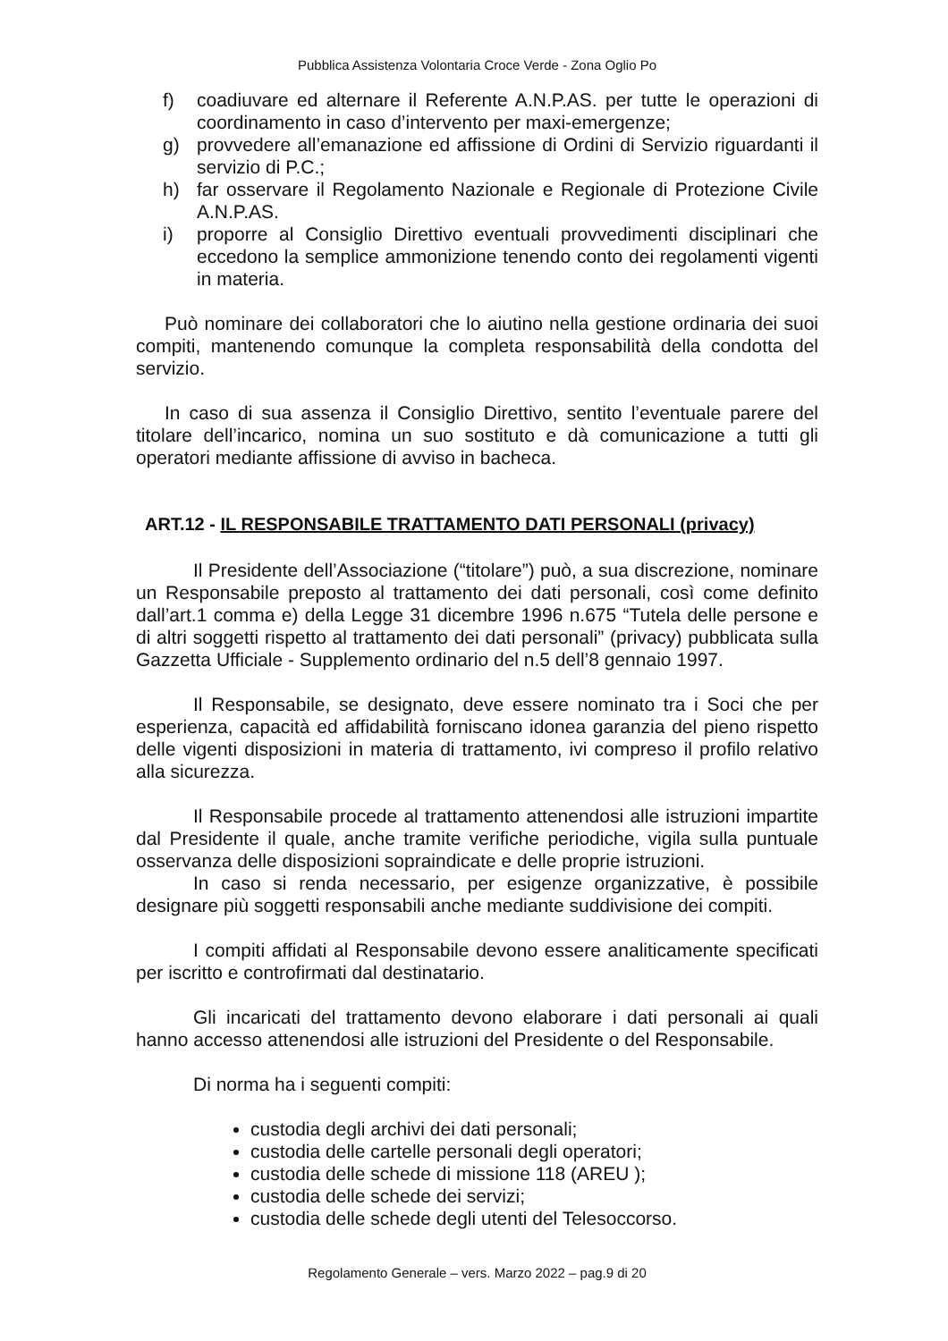Pubblica Assistenza Volontaria Croce Verde - Zona Oglio Po
f) coadiuvare ed alternare il Referente A.N.P.AS. per tutte le operazioni di coordinamento in caso d’intervento per maxi-emergenze;
g) provvedere all’emanazione ed affissione di Ordini di Servizio riguardanti il servizio di P.C.;
h) far osservare il Regolamento Nazionale e Regionale di Protezione Civile A.N.P.AS.
i) proporre al Consiglio Direttivo eventuali provvedimenti disciplinari che eccedono la semplice ammonizione tenendo conto dei regolamenti vigenti in materia.
Può nominare dei collaboratori che lo aiutino nella gestione ordinaria dei suoi compiti, mantenendo comunque la completa responsabilità della condotta del servizio.
In caso di sua assenza il Consiglio Direttivo, sentito l’eventuale parere del titolare dell’incarico, nomina un suo sostituto e dà comunicazione a tutti gli operatori mediante affissione di avviso in bacheca.
ART.12 - IL RESPONSABILE TRATTAMENTO DATI PERSONALI (privacy)
Il Presidente dell’Associazione (“titolare”) può, a sua discrezione, nominare un Responsabile preposto al trattamento dei dati personali, così come definito dall’art.1 comma e) della Legge 31 dicembre 1996 n.675 “Tutela delle persone e di altri soggetti rispetto al trattamento dei dati personali” (privacy) pubblicata sulla Gazzetta Ufficiale - Supplemento ordinario del n.5 dell’8 gennaio 1997.
Il Responsabile, se designato, deve essere nominato tra i Soci che per esperienza, capacità ed affidabilità forniscano idonea garanzia del pieno rispetto delle vigenti disposizioni in materia di trattamento, ivi compreso il profilo relativo alla sicurezza.
Il Responsabile procede al trattamento attenendosi alle istruzioni impartite dal Presidente il quale, anche tramite verifiche periodiche, vigila sulla puntuale osservanza delle disposizioni sopraindicate e delle proprie istruzioni.
In caso si renda necessario, per esigenze organizzative, è possibile designare più soggetti responsabili anche mediante suddivisione dei compiti.
I compiti affidati al Responsabile devono essere analiticamente specificati per iscritto e controfirmati dal destinatario.
Gli incaricati del trattamento devono elaborare i dati personali ai quali hanno accesso attenendosi alle istruzioni del Presidente o del Responsabile.
Di norma ha i seguenti compiti:
custodia degli archivi dei dati personali;
custodia delle cartelle personali degli operatori;
custodia delle schede di missione 118 (AREU );
custodia delle schede dei servizi;
custodia delle schede degli utenti del Telesoccorso.
Regolamento Generale – vers. Marzo 2022 – pag.9 di 20